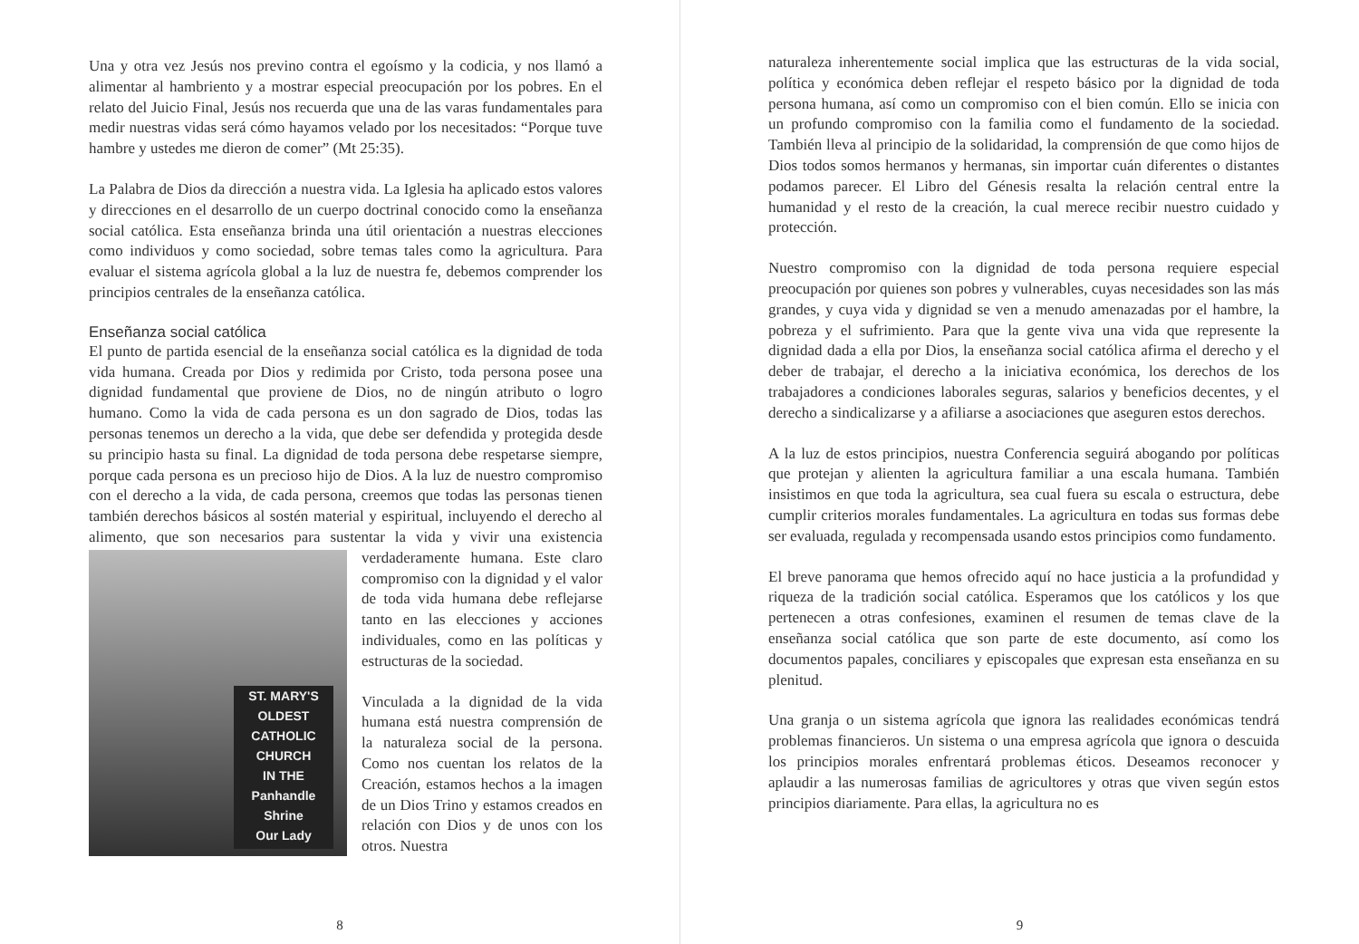Una y otra vez Jesús nos previno contra el egoísmo y la codicia, y nos llamó a alimentar al hambriento y a mostrar especial preocupación por los pobres. En el relato del Juicio Final, Jesús nos recuerda que una de las varas fundamentales para medir nuestras vidas será cómo hayamos velado por los necesitados: “Porque tuve hambre y ustedes me dieron de comer” (Mt 25:35).
La Palabra de Dios da dirección a nuestra vida. La Iglesia ha aplicado estos valores y direcciones en el desarrollo de un cuerpo doctrinal conocido como la enseñanza social católica. Esta enseñanza brinda una útil orientación a nuestras elecciones como individuos y como sociedad, sobre temas tales como la agricultura. Para evaluar el sistema agrícola global a la luz de nuestra fe, debemos comprender los principios centrales de la enseñanza católica.
Enseñanza social católica
El punto de partida esencial de la enseñanza social católica es la dignidad de toda vida humana. Creada por Dios y redimida por Cristo, toda persona posee una dignidad fundamental que proviene de Dios, no de ningún atributo o logro humano. Como la vida de cada persona es un don sagrado de Dios, todas las personas tenemos un derecho a la vida, que debe ser defendida y protegida desde su principio hasta su final. La dignidad de toda persona debe respetarse siempre, porque cada persona es un precioso hijo de Dios. A la luz de nuestro compromiso con el derecho a la vida, de cada persona, creemos que todas las personas tienen también derechos básicos al sostén material y espiritual, incluyendo el derecho al alimento, que son necesarios para sustentar la vida y vivir una existencia verdaderamente humana. Este ST. MARY'S
OLDEST
CATHOLIC
CHURCH
IN THE
Panhandle
Shrine
Our Lady claro compromiso con la dignidad y el valor de toda vida humana debe reflejarse tanto en las elecciones y acciones individuales, como en las políticas y estructuras de la sociedad.
Vinculada a la dignidad de la vida humana está nuestra comprensión de la naturaleza social de la persona. Como nos cuentan los relatos de la Creación, estamos hechos a la imagen de un Dios Trino y estamos creados en relación con Dios y de unos con los otros. Nuestra
8
naturaleza inherentemente social implica que las estructuras de la vida social, política y económica deben reflejar el respeto básico por la dignidad de toda persona humana, así como un compromiso con el bien común. Ello se inicia con un profundo compromiso con la familia como el fundamento de la sociedad. También lleva al principio de la solidaridad, la comprensión de que como hijos de Dios todos somos hermanos y hermanas, sin importar cuán diferentes o distantes podamos parecer. El Libro del Génesis resalta la relación central entre la humanidad y el resto de la creación, la cual merece recibir nuestro cuidado y protección.
Nuestro compromiso con la dignidad de toda persona requiere especial preocupación por quienes son pobres y vulnerables, cuyas necesidades son las más grandes, y cuya vida y dignidad se ven a menudo amenazadas por el hambre, la pobreza y el sufrimiento. Para que la gente viva una vida que represente la dignidad dada a ella por Dios, la enseñanza social católica afirma el derecho y el deber de trabajar, el derecho a la iniciativa económica, los derechos de los trabajadores a condiciones laborales seguras, salarios y beneficios decentes, y el derecho a sindicalizarse y a afiliarse a asociaciones que aseguren estos derechos.
A la luz de estos principios, nuestra Conferencia seguirá abogando por políticas que protejan y alienten la agricultura familiar a una escala humana. También insistimos en que toda la agricultura, sea cual fuera su escala o estructura, debe cumplir criterios morales fundamentales. La agricultura en todas sus formas debe ser evaluada, regulada y recompensada usando estos principios como fundamento.
El breve panorama que hemos ofrecido aquí no hace justicia a la profundidad y riqueza de la tradición social católica. Esperamos que los católicos y los que pertenecen a otras confesiones, examinen el resumen de temas clave de la enseñanza social católica que son parte de este documento, así como los documentos papales, conciliares y episcopales que expresan esta enseñanza en su plenitud.
Una granja o un sistema agrícola que ignora las realidades económicas tendrá problemas financieros. Un sistema o una empresa agrícola que ignora o descuida los principios morales enfrentará problemas éticos. Deseamos reconocer y aplaudir a las numerosas familias de agricultores y otras que viven según estos principios diariamente. Para ellas, la agricultura no es
9